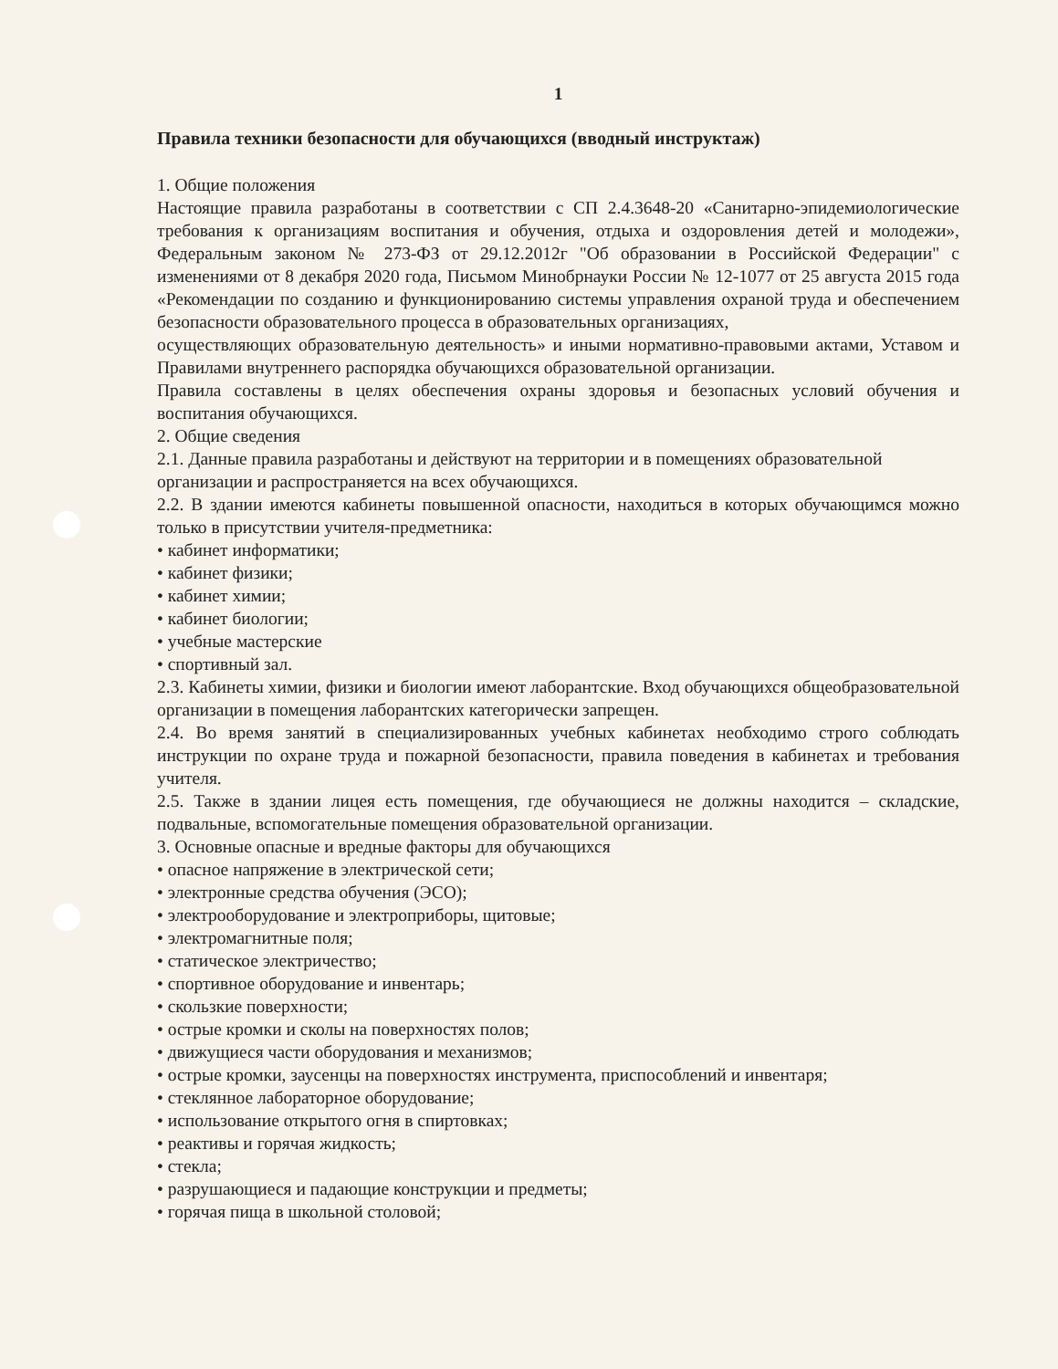1
Правила техники безопасности для обучающихся (вводный инструктаж)
1. Общие положения
Настоящие правила разработаны в соответствии с СП 2.4.3648-20 «Санитарно-эпидемиологические требования к организациям воспитания и обучения, отдыха и оздоровления детей и молодежи», Федеральным законом № 273-ФЗ от 29.12.2012г "Об образовании в Российской Федерации" с изменениями от 8 декабря 2020 года, Письмом Минобрнауки России № 12-1077 от 25 августа 2015 года «Рекомендации по созданию и функционированию системы управления охраной труда и обеспечением безопасности образовательного процесса в образовательных организациях,
осуществляющих образовательную деятельность» и иными нормативно-правовыми актами, Уставом и Правилами внутреннего распорядка обучающихся образовательной организации.
Правила составлены в целях обеспечения охраны здоровья и безопасных условий обучения и воспитания обучающихся.
2. Общие сведения
2.1. Данные правила разработаны и действуют на территории и в помещениях образовательной
организации и распространяется на всех обучающихся.
2.2. В здании имеются кабинеты повышенной опасности, находиться в которых обучающимся можно только в присутствии учителя-предметника:
• кабинет информатики;
• кабинет физики;
• кабинет химии;
• кабинет биологии;
• учебные мастерские
• спортивный зал.
2.3. Кабинеты химии, физики и биологии имеют лаборантские. Вход обучающихся общеобразовательной организации в помещения лаборантских категорически запрещен.
2.4. Во время занятий в специализированных учебных кабинетах необходимо строго соблюдать инструкции по охране труда и пожарной безопасности, правила поведения в кабинетах и требования учителя.
2.5. Также в здании лицея есть помещения, где обучающиеся не должны находится – складские, подвальные, вспомогательные помещения образовательной организации.
3. Основные опасные и вредные факторы для обучающихся
• опасное напряжение в электрической сети;
• электронные средства обучения (ЭСО);
• электрооборудование и электроприборы, щитовые;
• электромагнитные поля;
• статическое электричество;
• спортивное оборудование и инвентарь;
• скользкие поверхности;
• острые кромки и сколы на поверхностях полов;
• движущиеся части оборудования и механизмов;
• острые кромки, заусенцы на поверхностях инструмента, приспособлений и инвентаря;
• стеклянное лабораторное оборудование;
• использование открытого огня в спиртовках;
• реактивы и горячая жидкость;
• стекла;
• разрушающиеся и падающие конструкции и предметы;
• горячая пища в школьной столовой;